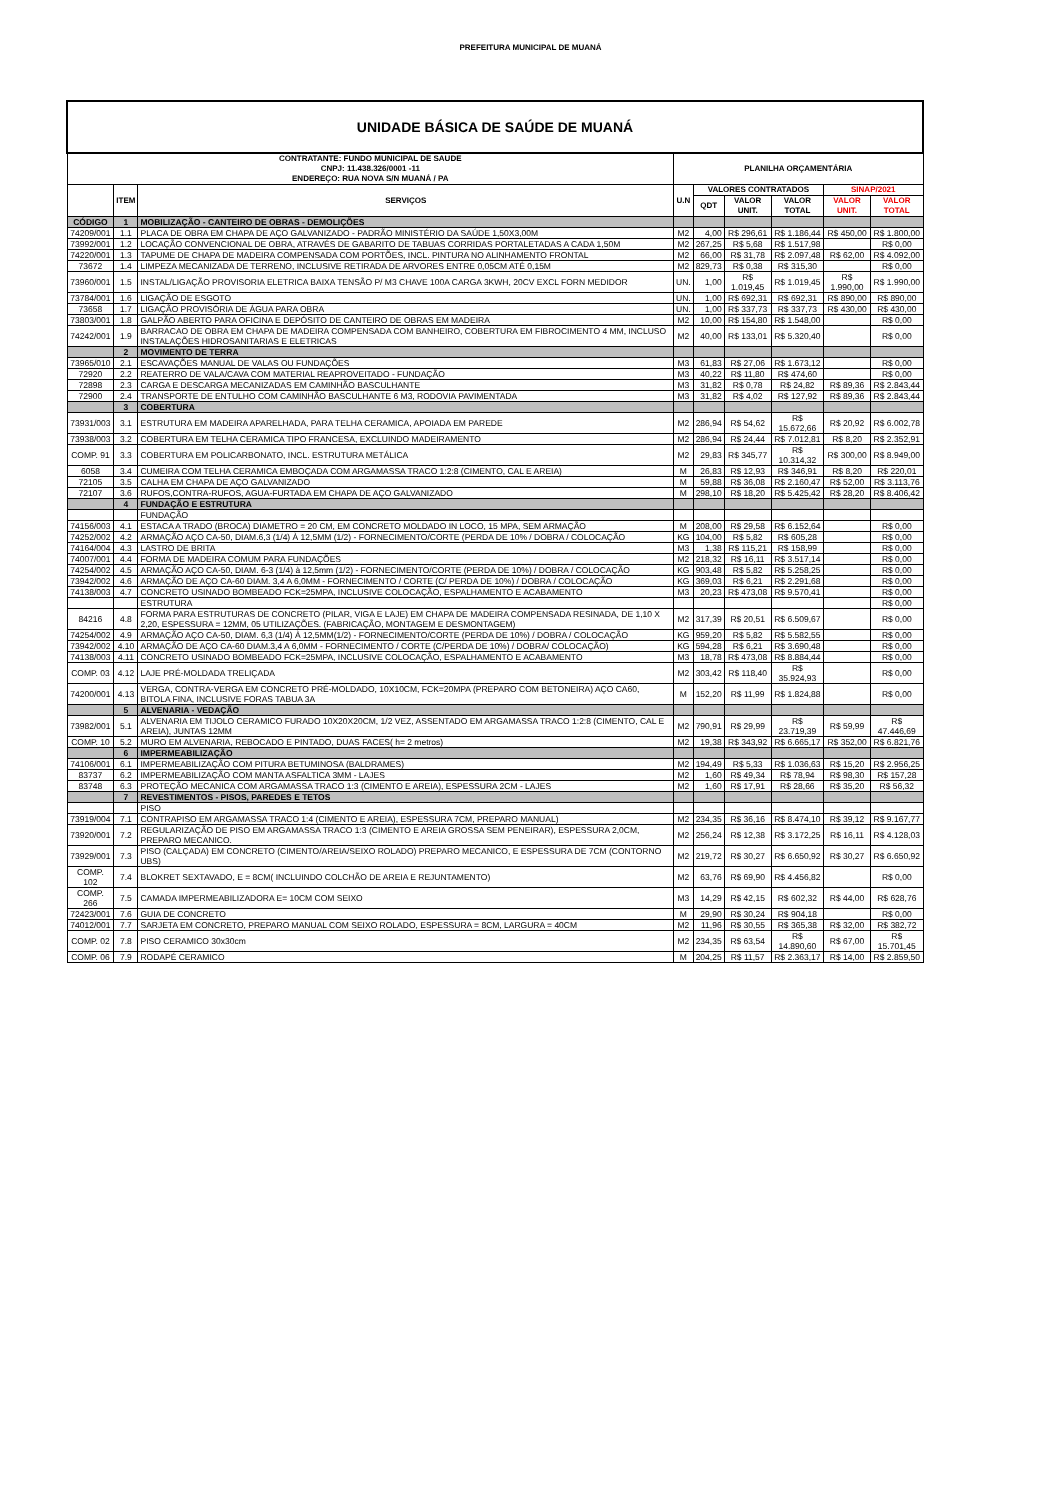PREFEITURA MUNICIPAL DE MUANÁ
| UNIDADE BÁSICA DE SAÚDE DE MUANÁ | | | | | | | | |
| CONTRATANTE: FUNDO MUNICIPAL DE SAUDE CNPJ: 11.438.326/0001 -11 ENDEREÇO: RUA NOVA S/N MUANÁ / PA | | | PLANILHA ORÇAMENTÁRIA | | | | | |
| | ITEM | SERVIÇOS | U.N | VALORES CONTRATADOS | | | SINAP/2021 | |
| | | | | QDT | VALOR UNIT. | VALOR TOTAL | VALOR UNIT. | VALOR TOTAL |
| CÓDIGO | 1 | MOBILIZAÇÃO - CANTEIRO DE OBRAS - DEMOLIÇÕES | | | | | | |
| 74209/001 | 1.1 | PLACA DE OBRA EM CHAPA DE AÇO GALVANIZADO - PADRÃO MINISTÉRIO DA SAÚDE 1,50X3,00M | M2 | 4,00 | R$ 296,61 | R$ 1.186,44 | R$ 450,00 | R$ 1.800,00 |
| 73992/001 | 1.2 | LOCAÇÃO CONVENCIONAL DE OBRA, ATRAVÉS DE GABARITO DE TABUAS CORRIDAS PORTALETADAS A CADA 1,50M | M2 | 267,25 | R$ 5,68 | R$ 1.517,98 | | R$ 0,00 |
| 74220/001 | 1.3 | TAPUME DE CHAPA DE MADEIRA COMPENSADA COM PORTÕES, INCL. PINTURA NO ALINHAMENTO FRONTAL | M2 | 66,00 | R$ 31,78 | R$ 2.097,48 | R$ 62,00 | R$ 4.092,00 |
| 73672 | 1.4 | LIMPEZA MECANIZADA DE TERRENO, INCLUSIVE RETIRADA DE ARVORES ENTRE 0,05CM ATÉ 0,15M | M2 | 829,73 | R$ 0,38 | R$ 315,30 | | R$ 0,00 |
| 73960/001 | 1.5 | INSTAL/LIGAÇÃO PROVISORIA ELETRICA BAIXA TENSÃO P/ M3 CHAVE 100A CARGA 3KWH, 20CV EXCL FORN MEDIDOR | UN. | 1,00 | R$ 1.019,45 | R$ 1.019,45 | R$ 1.990,00 | R$ 1.990,00 |
| 73784/001 | 1.6 | LIGAÇÃO DE ESGOTO | UN. | 1,00 | R$ 692,31 | R$ 692,31 | R$ 890,00 | R$ 890,00 |
| 73658 | 1.7 | LIGAÇÃO PROVISÓRIA DE ÁGUA PARA OBRA | UN. | 1,00 | R$ 337,73 | R$ 337,73 | R$ 430,00 | R$ 430,00 |
| 73803/001 | 1.8 | GALPÃO ABERTO PARA OFICINA E DEPÓSITO DE CANTEIRO DE OBRAS EM MADEIRA | M2 | 10,00 | R$ 154,80 | R$ 1.548,00 | | R$ 0,00 |
| 74242/001 | 1.9 | BARRACAO DE OBRA EM CHAPA DE MADEIRA COMPENSADA COM BANHEIRO, COBERTURA EM FIBROCIMENTO 4 MM, INCLUSO INSTALAÇÕES HIDROSANITARIAS E ELETRICAS | M2 | 40,00 | R$ 133,01 | R$ 5.320,40 | | R$ 0,00 |
| | 2 | MOVIMENTO DE TERRA | | | | | | |
| 73965/010 | 2.1 | ESCAVAÇÕES MANUAL DE VALAS OU FUNDAÇÕES | M3 | 61,83 | R$ 27,06 | R$ 1.673,12 | | R$ 0,00 |
| 72920 | 2.2 | REATERRO DE VALA/CAVA COM MATERIAL REAPROVEITADO - FUNDAÇÃO | M3 | 40,22 | R$ 11,80 | R$ 474,60 | | R$ 0,00 |
| 72898 | 2.3 | CARGA E DESCARGA MECANIZADAS EM CAMINHÃO BASCULHANTE | M3 | 31,82 | R$ 0,78 | R$ 24,82 | R$ 89,36 | R$ 2.843,44 |
| 72900 | 2.4 | TRANSPORTE DE ENTULHO COM CAMINHÃO BASCULHANTE 6 M3, RODOVIA PAVIMENTADA | M3 | 31,82 | R$ 4,02 | R$ 127,92 | R$ 89,36 | R$ 2.843,44 |
| | 3 | COBERTURA | | | | | | |
| 73931/003 | 3.1 | ESTRUTURA EM MADEIRA APARELHADA, PARA TELHA CERAMICA, APOIADA EM PAREDE | M2 | 286,94 | R$ 54,62 | R$ 15.672,66 | R$ 20,92 | R$ 6.002,78 |
| 73938/003 | 3.2 | COBERTURA EM TELHA CERAMICA TIPO FRANCESA, EXCLUINDO MADEIRAMENTO | M2 | 286,94 | R$ 24,44 | R$ 7.012,81 | R$ 8,20 | R$ 2.352,91 |
| COMP. 91 | 3.3 | COBERTURA EM POLICARBONATO, INCL. ESTRUTURA METÁLICA | M2 | 29,83 | R$ 345,77 | R$ 10.314,32 | R$ 300,00 | R$ 8.949,00 |
| 6058 | 3.4 | CUMEIRA COM TELHA CERAMICA EMBOÇADA COM ARGAMASSA TRACO 1:2:8 (CIMENTO, CAL E AREIA) | M | 26,83 | R$ 12,93 | R$ 346,91 | R$ 8,20 | R$ 220,01 |
| 72105 | 3.5 | CALHA EM CHAPA DE AÇO GALVANIZADO | M | 59,88 | R$ 36,08 | R$ 2.160,47 | R$ 52,00 | R$ 3.113,76 |
| 72107 | 3.6 | RUFOS,CONTRA-RUFOS, AGUA-FURTADA EM CHAPA DE AÇO GALVANIZADO | M | 298,10 | R$ 18,20 | R$ 5.425,42 | R$ 28,20 | R$ 8.406,42 |
| | 4 | FUNDAÇÃO E ESTRUTURA | | | | | | |
| | | FUNDAÇÃO | | | | | | |
| 74156/003 | 4.1 | ESTACA A TRADO (BROCA) DIAMETRO = 20 CM, EM CONCRETO MOLDADO IN LOCO, 15 MPA, SEM ARMAÇÃO | M | 208,00 | R$ 29,58 | R$ 6.152,64 | | R$ 0,00 |
| 74252/002 | 4.2 | ARMAÇÃO AÇO CA-50, DIAM.6,3 (1/4) À 12,5MM (1/2) - FORNECIMENTO/CORTE (PERDA DE 10% / DOBRA / COLOCAÇÃO | KG | 104,00 | R$ 5,82 | R$ 605,28 | | R$ 0,00 |
| 74164/004 | 4.3 | LASTRO DE BRITA | M3 | 1,38 | R$ 115,21 | R$ 158,99 | | R$ 0,00 |
| 74007/001 | 4.4 | FORMA DE MADEIRA COMUM PARA FUNDAÇÕES | M2 | 218,32 | R$ 16,11 | R$ 3.517,14 | | R$ 0,00 |
| 74254/002 | 4.5 | ARMAÇÃO AÇO CA-50, DIAM. 6-3 (1/4) à 12,5mm (1/2) - FORNECIMENTO/CORTE (PERDA DE 10%) / DOBRA / COLOCAÇÃO | KG | 903,48 | R$ 5,82 | R$ 5.258,25 | | R$ 0,00 |
| 73942/002 | 4.6 | ARMAÇÃO DE AÇO CA-60 DIAM. 3,4 A 6,0MM - FORNECIMENTO / CORTE (C/ PERDA DE 10%) / DOBRA / COLOCAÇÃO | KG | 369,03 | R$ 6,21 | R$ 2.291,68 | | R$ 0,00 |
| 74138/003 | 4.7 | CONCRETO USINADO BOMBEADO FCK=25MPA, INCLUSIVE COLOCAÇÃO, ESPALHAMENTO E ACABAMENTO | M3 | 20,23 | R$ 473,08 | R$ 9.570,41 | | R$ 0,00 |
| | | ESTRUTURA | | | | | | R$ 0,00 |
| 84216 | 4.8 | FORMA PARA ESTRUTURAS DE CONCRETO (PILAR, VIGA E LAJE) EM CHAPA DE MADEIRA COMPENSADA RESINADA, DE 1,10 X 2,20, ESPESSURA = 12MM, 05 UTILIZAÇÕES. (FABRICAÇÃO, MONTAGEM E DESMONTAGEM) | M2 | 317,39 | R$ 20,51 | R$ 6.509,67 | | R$ 0,00 |
| 74254/002 | 4.9 | ARMAÇÃO AÇO CA-50, DIAM. 6,3 (1/4) À 12,5MM(1/2) - FORNECIMENTO/CORTE (PERDA DE 10%) / DOBRA / COLOCAÇÃO | KG | 959,20 | R$ 5,82 | R$ 5.582,55 | | R$ 0,00 |
| 73942/002 | 4.10 | ARMAÇÃO DE AÇO CA-60 DIAM.3,4 A 6,0MM - FORNECIMENTO / CORTE (C/PERDA DE 10%) / DOBRA/ COLOCAÇÃO) | KG | 594,28 | R$ 6,21 | R$ 3.690,48 | | R$ 0,00 |
| 74138/003 | 4.11 | CONCRETO USINADO BOMBEADO FCK=25MPA, INCLUSIVE COLOCAÇÃO, ESPALHAMENTO E ACABAMENTO | M3 | 18,78 | R$ 473,08 | R$ 8.884,44 | | R$ 0,00 |
| COMP. 03 | 4.12 | LAJE PRÉ-MOLDADA TRELIÇADA | M2 | 303,42 | R$ 118,40 | R$ 35.924,93 | | R$ 0,00 |
| 74200/001 | 4.13 | VERGA, CONTRA-VERGA EM CONCRETO PRÉ-MOLDADO, 10X10CM, FCK=20MPA (PREPARO COM BETONEIRA) AÇO CA60, BITOLA FINA, INCLUSIVE FORAS TABUA 3A | M | 152,20 | R$ 11,99 | R$ 1.824,88 | | R$ 0,00 |
| | 5 | ALVENARIA - VEDAÇÃO | | | | | | |
| 73982/001 | 5.1 | ALVENARIA EM TIJOLO CERAMICO FURADO 10X20X20CM, 1/2 VEZ, ASSENTADO EM ARGAMASSA TRACO 1:2:8 (CIMENTO, CAL E AREIA), JUNTAS 12MM | M2 | 790,91 | R$ 29,99 | R$ 23.719,39 | R$ 59,99 | R$ 47.446,69 |
| COMP. 10 | 5.2 | MURO EM ALVENARIA, REBOCADO E PINTADO, DUAS FACES( h= 2 metros) | M2 | 19,38 | R$ 343,92 | R$ 6.665,17 | R$ 352,00 | R$ 6.821,76 |
| | 6 | IMPERMEABILIZAÇÃO | | | | | | |
| 74106/001 | 6.1 | IMPERMEABILIZAÇÃO COM PITURA BETUMINOSA (BALDRAMES) | M2 | 194,49 | R$ 5,33 | R$ 1.036,63 | R$ 15,20 | R$ 2.956,25 |
| 83737 | 6.2 | IMPERMEABILIZAÇÃO COM MANTA ASFALTICA 3MM - LAJES | M2 | 1,60 | R$ 49,34 | R$ 78,94 | R$ 98,30 | R$ 157,28 |
| 83748 | 6.3 | PROTEÇÃO MECANICA COM ARGAMASSA TRACO 1:3 (CIMENTO E AREIA), ESPESSURA 2CM - LAJES | M2 | 1,60 | R$ 17,91 | R$ 28,66 | R$ 35,20 | R$ 56,32 |
| | 7 | REVESTIMENTOS - PISOS, PAREDES E TETOS | | | | | | |
| | | PISO | | | | | | |
| 73919/004 | 7.1 | CONTRAPISO EM ARGAMASSA TRACO 1:4 (CIMENTO E AREIA), ESPESSURA 7CM, PREPARO MANUAL) | M2 | 234,35 | R$ 36,16 | R$ 8.474,10 | R$ 39,12 | R$ 9.167,77 |
| 73920/001 | 7.2 | REGULARIZAÇÃO DE PISO EM ARGAMASSA TRACO 1:3 (CIMENTO E AREIA GROSSA SEM PENEIRAR), ESPESSURA 2,0CM, PREPARO MECANICO. | M2 | 256,24 | R$ 12,38 | R$ 3.172,25 | R$ 16,11 | R$ 4.128,03 |
| 73929/001 | 7.3 | PISO (CALÇADA) EM CONCRETO (CIMENTO/AREIA/SEIXO ROLADO) PREPARO MECANICO, E ESPESSURA DE 7CM (CONTORNO UBS) | M2 | 219,72 | R$ 30,27 | R$ 6.650,92 | R$ 30,27 | R$ 6.650,92 |
| COMP. 102 | 7.4 | BLOKRET SEXTAVADO, E = 8CM( INCLUINDO COLCHÃO DE AREIA E REJUNTAMENTO) | M2 | 63,76 | R$ 69,90 | R$ 4.456,82 | | R$ 0,00 |
| COMP. 266 | 7.5 | CAMADA IMPERMEABILIZADORA E= 10CM COM SEIXO | M3 | 14,29 | R$ 42,15 | R$ 602,32 | R$ 44,00 | R$ 628,76 |
| 72423/001 | 7.6 | GUIA DE CONCRETO | M | 29,90 | R$ 30,24 | R$ 904,18 | | R$ 0,00 |
| 74012/001 | 7.7 | SARJETA EM CONCRETO, PREPARO MANUAL COM SEIXO ROLADO, ESPESSURA = 8CM, LARGURA = 40CM | M2 | 11,96 | R$ 30,55 | R$ 365,38 | R$ 32,00 | R$ 382,72 |
| COMP. 02 | 7.8 | PISO CERAMICO 30x30cm | M2 | 234,35 | R$ 63,54 | R$ 14.890,60 | R$ 67,00 | R$ 15.701,45 |
| COMP. 06 | 7.9 | RODAPÉ CERAMICO | M | 204,25 | R$ 11,57 | R$ 2.363,17 | R$ 14,00 | R$ 2.859,50 |